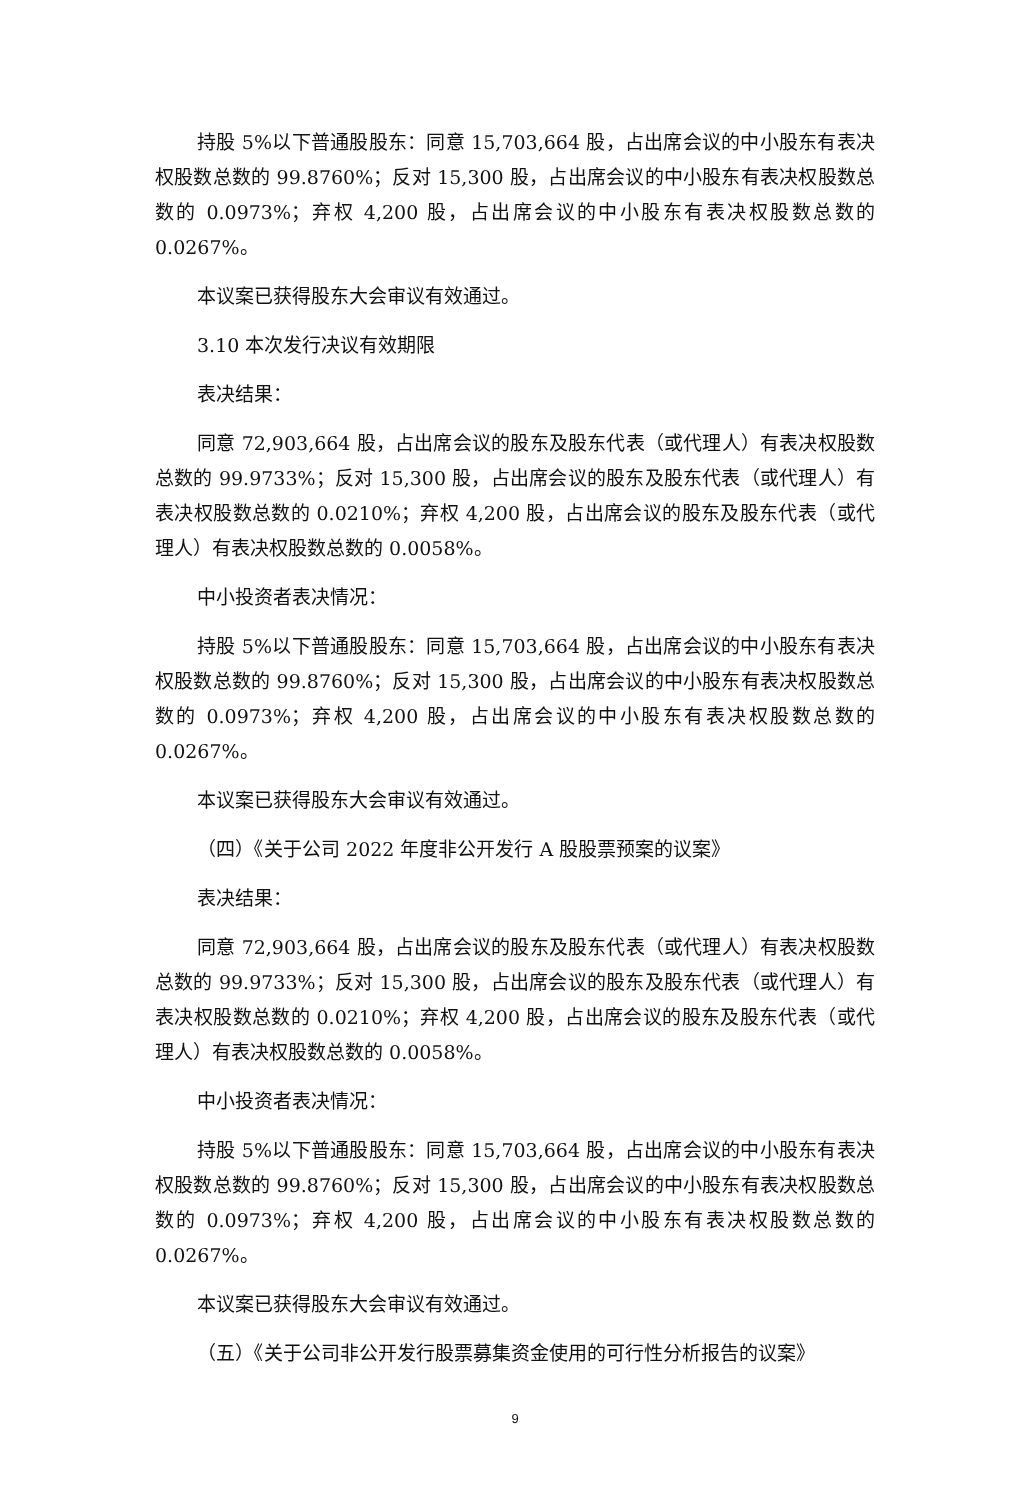持股 5%以下普通股股东：同意 15,703,664 股，占出席会议的中小股东有表决权股数总数的 99.8760%；反对 15,300 股，占出席会议的中小股东有表决权股数总数的 0.0973%；弃权 4,200 股，占出席会议的中小股东有表决权股数总数的 0.0267%。
本议案已获得股东大会审议有效通过。
3.10 本次发行决议有效期限
表决结果：
同意 72,903,664 股，占出席会议的股东及股东代表（或代理人）有表决权股数总数的 99.9733%；反对 15,300 股，占出席会议的股东及股东代表（或代理人）有表决权股数总数的 0.0210%；弃权 4,200 股，占出席会议的股东及股东代表（或代理人）有表决权股数总数的 0.0058%。
中小投资者表决情况：
持股 5%以下普通股股东：同意 15,703,664 股，占出席会议的中小股东有表决权股数总数的 99.8760%；反对 15,300 股，占出席会议的中小股东有表决权股数总数的 0.0973%；弃权 4,200 股，占出席会议的中小股东有表决权股数总数的 0.0267%。
本议案已获得股东大会审议有效通过。
（四）《关于公司 2022 年度非公开发行 A 股股票预案的议案》
表决结果：
同意 72,903,664 股，占出席会议的股东及股东代表（或代理人）有表决权股数总数的 99.9733%；反对 15,300 股，占出席会议的股东及股东代表（或代理人）有表决权股数总数的 0.0210%；弃权 4,200 股，占出席会议的股东及股东代表（或代理人）有表决权股数总数的 0.0058%。
中小投资者表决情况：
持股 5%以下普通股股东：同意 15,703,664 股，占出席会议的中小股东有表决权股数总数的 99.8760%；反对 15,300 股，占出席会议的中小股东有表决权股数总数的 0.0973%；弃权 4,200 股，占出席会议的中小股东有表决权股数总数的 0.0267%。
本议案已获得股东大会审议有效通过。
（五）《关于公司非公开发行股票募集资金使用的可行性分析报告的议案》
9